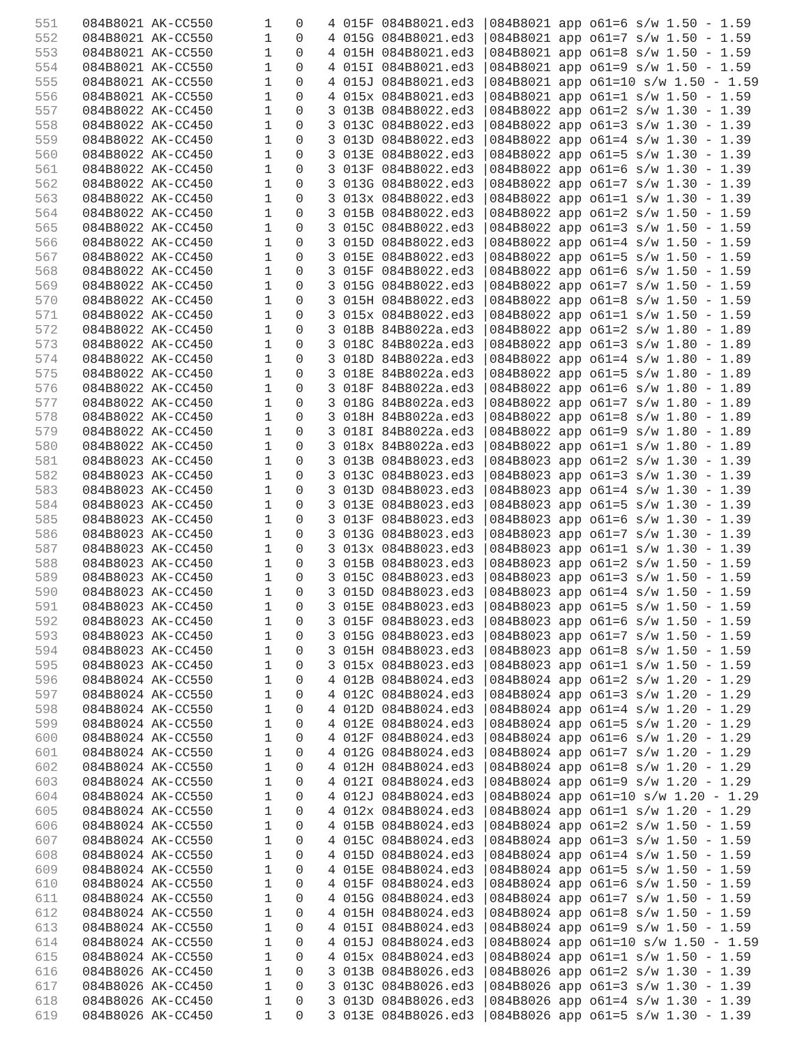| 551 | 084B8021 AK-CC550 | 1 | 0 | 4 015F 084B8021.ed3 /084B8021 app o61=6 s/w 1.50 - 1.59 |
| 552 | 084B8021 AK-CC550 | 1 | 0 | 4 015G 084B8021.ed3 /084B8021 app o61=7 s/w 1.50 - 1.59 |
| 553 | 084B8021 AK-CC550 | 1 | 0 | 4 015H 084B8021.ed3 /084B8021 app o61=8 s/w 1.50 - 1.59 |
| 554 | 084B8021 AK-CC550 | 1 | 0 | 4 015I 084B8021.ed3 /084B8021 app o61=9 s/w 1.50 - 1.59 |
| 555 | 084B8021 AK-CC550 | 1 | 0 | 4 015J 084B8021.ed3 /084B8021 app o61=10 s/w 1.50 - 1.59 |
| 556 | 084B8021 AK-CC550 | 1 | 0 | 4 015x 084B8021.ed3 /084B8021 app o61=1 s/w 1.50 - 1.59 |
| 557 | 084B8022 AK-CC450 | 1 | 0 | 3 013B 084B8022.ed3 /084B8022 app o61=2 s/w 1.30 - 1.39 |
| 558 | 084B8022 AK-CC450 | 1 | 0 | 3 013C 084B8022.ed3 /084B8022 app o61=3 s/w 1.30 - 1.39 |
| 559 | 084B8022 AK-CC450 | 1 | 0 | 3 013D 084B8022.ed3 /084B8022 app o61=4 s/w 1.30 - 1.39 |
| 560 | 084B8022 AK-CC450 | 1 | 0 | 3 013E 084B8022.ed3 /084B8022 app o61=5 s/w 1.30 - 1.39 |
| 561 | 084B8022 AK-CC450 | 1 | 0 | 3 013F 084B8022.ed3 /084B8022 app o61=6 s/w 1.30 - 1.39 |
| 562 | 084B8022 AK-CC450 | 1 | 0 | 3 013G 084B8022.ed3 /084B8022 app o61=7 s/w 1.30 - 1.39 |
| 563 | 084B8022 AK-CC450 | 1 | 0 | 3 013x 084B8022.ed3 /084B8022 app o61=1 s/w 1.30 - 1.39 |
| 564 | 084B8022 AK-CC450 | 1 | 0 | 3 015B 084B8022.ed3 /084B8022 app o61=2 s/w 1.50 - 1.59 |
| 565 | 084B8022 AK-CC450 | 1 | 0 | 3 015C 084B8022.ed3 /084B8022 app o61=3 s/w 1.50 - 1.59 |
| 566 | 084B8022 AK-CC450 | 1 | 0 | 3 015D 084B8022.ed3 /084B8022 app o61=4 s/w 1.50 - 1.59 |
| 567 | 084B8022 AK-CC450 | 1 | 0 | 3 015E 084B8022.ed3 /084B8022 app o61=5 s/w 1.50 - 1.59 |
| 568 | 084B8022 AK-CC450 | 1 | 0 | 3 015F 084B8022.ed3 /084B8022 app o61=6 s/w 1.50 - 1.59 |
| 569 | 084B8022 AK-CC450 | 1 | 0 | 3 015G 084B8022.ed3 /084B8022 app o61=7 s/w 1.50 - 1.59 |
| 570 | 084B8022 AK-CC450 | 1 | 0 | 3 015H 084B8022.ed3 /084B8022 app o61=8 s/w 1.50 - 1.59 |
| 571 | 084B8022 AK-CC450 | 1 | 0 | 3 015x 084B8022.ed3 /084B8022 app o61=1 s/w 1.50 - 1.59 |
| 572 | 084B8022 AK-CC450 | 1 | 0 | 3 018B 84B8022a.ed3 /084B8022 app o61=2 s/w 1.80 - 1.89 |
| 573 | 084B8022 AK-CC450 | 1 | 0 | 3 018C 84B8022a.ed3 /084B8022 app o61=3 s/w 1.80 - 1.89 |
| 574 | 084B8022 AK-CC450 | 1 | 0 | 3 018D 84B8022a.ed3 /084B8022 app o61=4 s/w 1.80 - 1.89 |
| 575 | 084B8022 AK-CC450 | 1 | 0 | 3 018E 84B8022a.ed3 /084B8022 app o61=5 s/w 1.80 - 1.89 |
| 576 | 084B8022 AK-CC450 | 1 | 0 | 3 018F 84B8022a.ed3 /084B8022 app o61=6 s/w 1.80 - 1.89 |
| 577 | 084B8022 AK-CC450 | 1 | 0 | 3 018G 84B8022a.ed3 /084B8022 app o61=7 s/w 1.80 - 1.89 |
| 578 | 084B8022 AK-CC450 | 1 | 0 | 3 018H 84B8022a.ed3 /084B8022 app o61=8 s/w 1.80 - 1.89 |
| 579 | 084B8022 AK-CC450 | 1 | 0 | 3 018I 84B8022a.ed3 /084B8022 app o61=9 s/w 1.80 - 1.89 |
| 580 | 084B8022 AK-CC450 | 1 | 0 | 3 018x 84B8022a.ed3 /084B8022 app o61=1 s/w 1.80 - 1.89 |
| 581 | 084B8023 AK-CC450 | 1 | 0 | 3 013B 084B8023.ed3 /084B8023 app o61=2 s/w 1.30 - 1.39 |
| 582 | 084B8023 AK-CC450 | 1 | 0 | 3 013C 084B8023.ed3 /084B8023 app o61=3 s/w 1.30 - 1.39 |
| 583 | 084B8023 AK-CC450 | 1 | 0 | 3 013D 084B8023.ed3 /084B8023 app o61=4 s/w 1.30 - 1.39 |
| 584 | 084B8023 AK-CC450 | 1 | 0 | 3 013E 084B8023.ed3 /084B8023 app o61=5 s/w 1.30 - 1.39 |
| 585 | 084B8023 AK-CC450 | 1 | 0 | 3 013F 084B8023.ed3 /084B8023 app o61=6 s/w 1.30 - 1.39 |
| 586 | 084B8023 AK-CC450 | 1 | 0 | 3 013G 084B8023.ed3 /084B8023 app o61=7 s/w 1.30 - 1.39 |
| 587 | 084B8023 AK-CC450 | 1 | 0 | 3 013x 084B8023.ed3 /084B8023 app o61=1 s/w 1.30 - 1.39 |
| 588 | 084B8023 AK-CC450 | 1 | 0 | 3 015B 084B8023.ed3 /084B8023 app o61=2 s/w 1.50 - 1.59 |
| 589 | 084B8023 AK-CC450 | 1 | 0 | 3 015C 084B8023.ed3 /084B8023 app o61=3 s/w 1.50 - 1.59 |
| 590 | 084B8023 AK-CC450 | 1 | 0 | 3 015D 084B8023.ed3 /084B8023 app o61=4 s/w 1.50 - 1.59 |
| 591 | 084B8023 AK-CC450 | 1 | 0 | 3 015E 084B8023.ed3 /084B8023 app o61=5 s/w 1.50 - 1.59 |
| 592 | 084B8023 AK-CC450 | 1 | 0 | 3 015F 084B8023.ed3 /084B8023 app o61=6 s/w 1.50 - 1.59 |
| 593 | 084B8023 AK-CC450 | 1 | 0 | 3 015G 084B8023.ed3 /084B8023 app o61=7 s/w 1.50 - 1.59 |
| 594 | 084B8023 AK-CC450 | 1 | 0 | 3 015H 084B8023.ed3 /084B8023 app o61=8 s/w 1.50 - 1.59 |
| 595 | 084B8023 AK-CC450 | 1 | 0 | 3 015x 084B8023.ed3 /084B8023 app o61=1 s/w 1.50 - 1.59 |
| 596 | 084B8024 AK-CC550 | 1 | 0 | 4 012B 084B8024.ed3 /084B8024 app o61=2 s/w 1.20 - 1.29 |
| 597 | 084B8024 AK-CC550 | 1 | 0 | 4 012C 084B8024.ed3 /084B8024 app o61=3 s/w 1.20 - 1.29 |
| 598 | 084B8024 AK-CC550 | 1 | 0 | 4 012D 084B8024.ed3 /084B8024 app o61=4 s/w 1.20 - 1.29 |
| 599 | 084B8024 AK-CC550 | 1 | 0 | 4 012E 084B8024.ed3 /084B8024 app o61=5 s/w 1.20 - 1.29 |
| 600 | 084B8024 AK-CC550 | 1 | 0 | 4 012F 084B8024.ed3 /084B8024 app o61=6 s/w 1.20 - 1.29 |
| 601 | 084B8024 AK-CC550 | 1 | 0 | 4 012G 084B8024.ed3 /084B8024 app o61=7 s/w 1.20 - 1.29 |
| 602 | 084B8024 AK-CC550 | 1 | 0 | 4 012H 084B8024.ed3 /084B8024 app o61=8 s/w 1.20 - 1.29 |
| 603 | 084B8024 AK-CC550 | 1 | 0 | 4 012I 084B8024.ed3 /084B8024 app o61=9 s/w 1.20 - 1.29 |
| 604 | 084B8024 AK-CC550 | 1 | 0 | 4 012J 084B8024.ed3 /084B8024 app o61=10 s/w 1.20 - 1.29 |
| 605 | 084B8024 AK-CC550 | 1 | 0 | 4 012x 084B8024.ed3 /084B8024 app o61=1 s/w 1.20 - 1.29 |
| 606 | 084B8024 AK-CC550 | 1 | 0 | 4 015B 084B8024.ed3 /084B8024 app o61=2 s/w 1.50 - 1.59 |
| 607 | 084B8024 AK-CC550 | 1 | 0 | 4 015C 084B8024.ed3 /084B8024 app o61=3 s/w 1.50 - 1.59 |
| 608 | 084B8024 AK-CC550 | 1 | 0 | 4 015D 084B8024.ed3 /084B8024 app o61=4 s/w 1.50 - 1.59 |
| 609 | 084B8024 AK-CC550 | 1 | 0 | 4 015E 084B8024.ed3 /084B8024 app o61=5 s/w 1.50 - 1.59 |
| 610 | 084B8024 AK-CC550 | 1 | 0 | 4 015F 084B8024.ed3 /084B8024 app o61=6 s/w 1.50 - 1.59 |
| 611 | 084B8024 AK-CC550 | 1 | 0 | 4 015G 084B8024.ed3 /084B8024 app o61=7 s/w 1.50 - 1.59 |
| 612 | 084B8024 AK-CC550 | 1 | 0 | 4 015H 084B8024.ed3 /084B8024 app o61=8 s/w 1.50 - 1.59 |
| 613 | 084B8024 AK-CC550 | 1 | 0 | 4 015I 084B8024.ed3 /084B8024 app o61=9 s/w 1.50 - 1.59 |
| 614 | 084B8024 AK-CC550 | 1 | 0 | 4 015J 084B8024.ed3 /084B8024 app o61=10 s/w 1.50 - 1.59 |
| 615 | 084B8024 AK-CC550 | 1 | 0 | 4 015x 084B8024.ed3 /084B8024 app o61=1 s/w 1.50 - 1.59 |
| 616 | 084B8026 AK-CC450 | 1 | 0 | 3 013B 084B8026.ed3 /084B8026 app o61=2 s/w 1.30 - 1.39 |
| 617 | 084B8026 AK-CC450 | 1 | 0 | 3 013C 084B8026.ed3 /084B8026 app o61=3 s/w 1.30 - 1.39 |
| 618 | 084B8026 AK-CC450 | 1 | 0 | 3 013D 084B8026.ed3 /084B8026 app o61=4 s/w 1.30 - 1.39 |
| 619 | 084B8026 AK-CC450 | 1 | 0 | 3 013E 084B8026.ed3 /084B8026 app o61=5 s/w 1.30 - 1.39 |